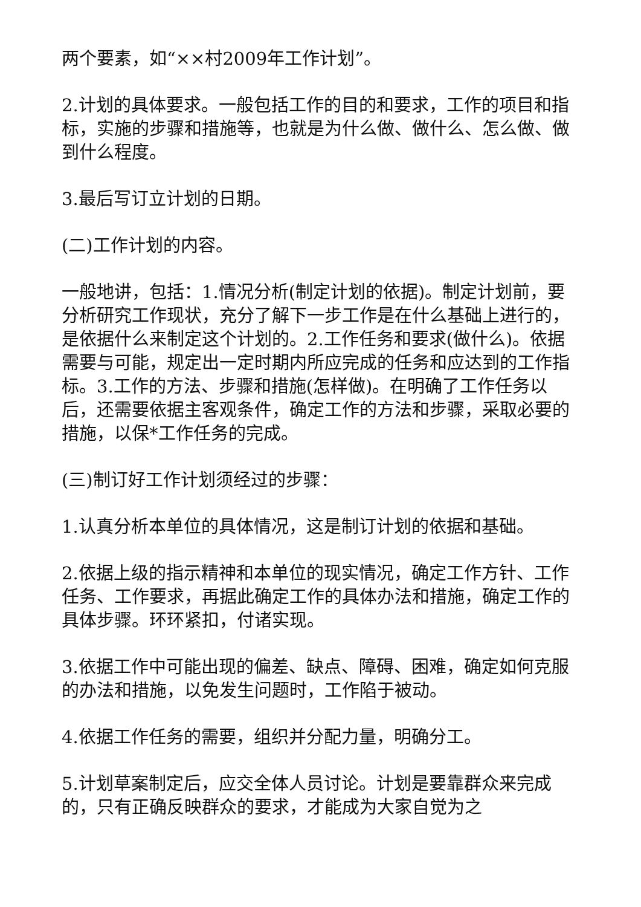两个要素，如“××村2009年工作计划”。
2.计划的具体要求。一般包括工作的目的和要求，工作的项目和指标，实施的步骤和措施等，也就是为什么做、做什么、怎么做、做到什么程度。
3.最后写订立计划的日期。
(二)工作计划的内容。
一般地讲，包括：1.情况分析(制定计划的依据)。制定计划前，要分析研究工作现状，充分了解下一步工作是在什么基础上进行的，是依据什么来制定这个计划的。2.工作任务和要求(做什么)。依据需要与可能，规定出一定时期内所应完成的任务和应达到的工作指标。3.工作的方法、步骤和措施(怎样做)。在明确了工作任务以后，还需要依据主客观条件，确定工作的方法和步骤，采取必要的措施，以保*工作任务的完成。
(三)制订好工作计划须经过的步骤：
1.认真分析本单位的具体情况，这是制订计划的依据和基础。
2.依据上级的指示精神和本单位的现实情况，确定工作方针、工作任务、工作要求，再据此确定工作的具体办法和措施，确定工作的具体步骤。环环紧扣，付诸实现。
3.依据工作中可能出现的偏差、缺点、障碍、困难，确定如何克服的办法和措施，以免发生问题时，工作陷于被动。
4.依据工作任务的需要，组织并分配力量，明确分工。
5.计划草案制定后，应交全体人员讨论。计划是要靠群众来完成的，只有正确反映群众的要求，才能成为大家自觉为之